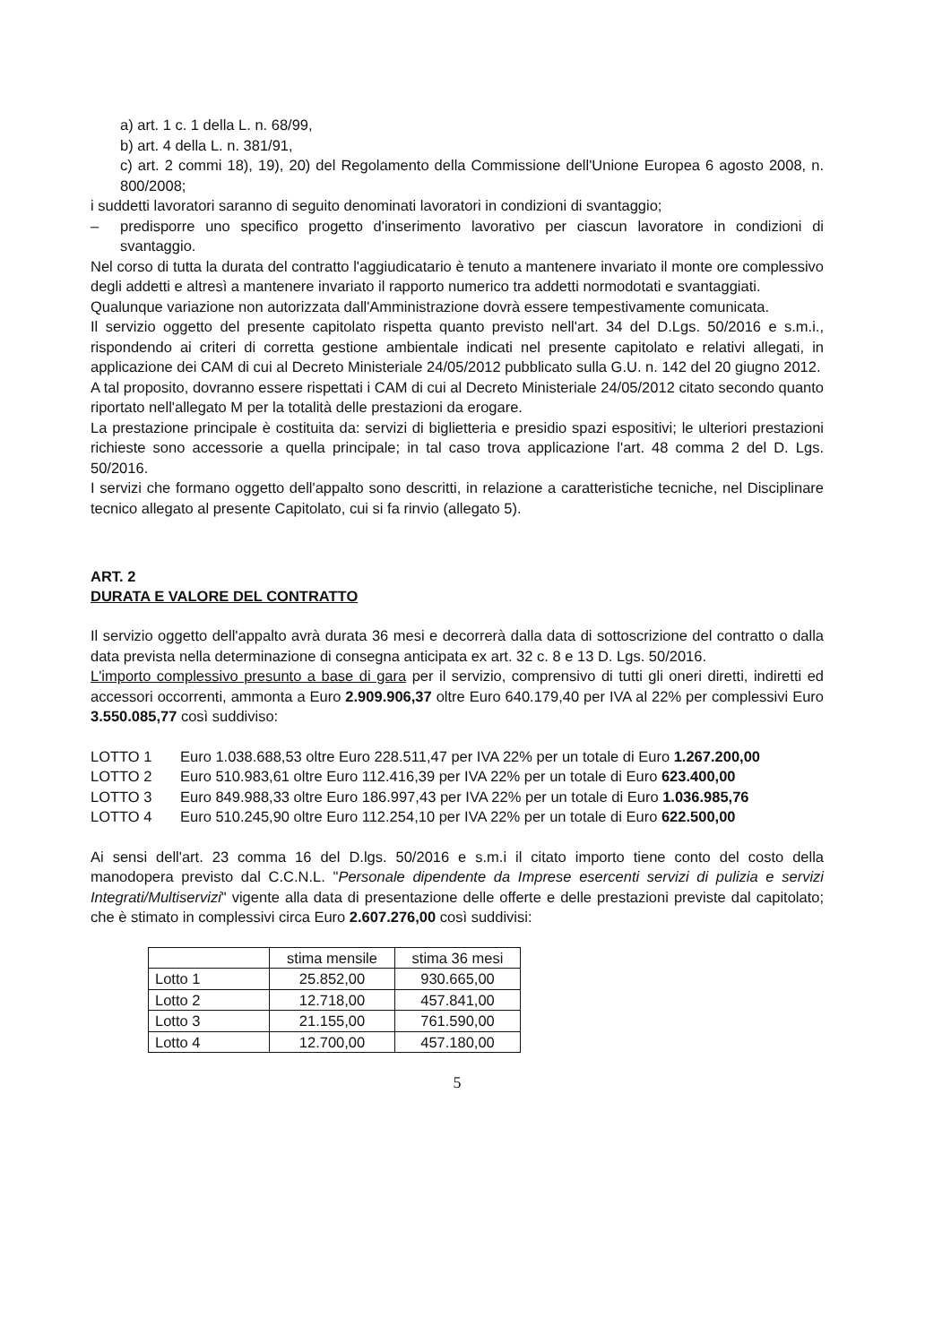a) art. 1 c. 1 della L. n. 68/99,
b) art. 4 della L. n. 381/91,
c) art. 2 commi 18), 19), 20) del Regolamento della Commissione dell'Unione Europea 6 agosto 2008, n. 800/2008;
i suddetti lavoratori saranno di seguito denominati lavoratori in condizioni di svantaggio;
– predisporre uno specifico progetto d'inserimento lavorativo per ciascun lavoratore in condizioni di svantaggio.
Nel corso di tutta la durata del contratto l'aggiudicatario è tenuto a mantenere invariato il monte ore complessivo degli addetti e altresì a mantenere invariato il rapporto numerico tra addetti normodotati e svantaggiati.
Qualunque variazione non autorizzata dall'Amministrazione dovrà essere tempestivamente comunicata.
Il servizio oggetto del presente capitolato rispetta quanto previsto nell'art. 34 del D.Lgs. 50/2016 e s.m.i., rispondendo ai criteri di corretta gestione ambientale indicati nel presente capitolato e relativi allegati, in applicazione dei CAM di cui al Decreto Ministeriale 24/05/2012 pubblicato sulla G.U. n. 142 del 20 giugno 2012.
A tal proposito, dovranno essere rispettati i CAM di cui al Decreto Ministeriale 24/05/2012 citato secondo quanto riportato nell'allegato M per la totalità delle prestazioni da erogare.
La prestazione principale è costituita da: servizi di biglietteria e presidio spazi espositivi; le ulteriori prestazioni richieste sono accessorie a quella principale; in tal caso trova applicazione l'art. 48 comma 2 del D. Lgs. 50/2016.
I servizi che formano oggetto dell'appalto sono descritti, in relazione a caratteristiche tecniche, nel Disciplinare tecnico allegato al presente Capitolato, cui si fa rinvio (allegato 5).
ART. 2
DURATA E VALORE DEL CONTRATTO
Il servizio oggetto dell'appalto avrà durata 36 mesi e decorrerà dalla data di sottoscrizione del contratto o dalla data prevista nella determinazione di consegna anticipata ex art. 32 c. 8 e 13 D. Lgs. 50/2016.
L'importo complessivo presunto a base di gara per il servizio, comprensivo di tutti gli oneri diretti, indiretti ed accessori occorrenti, ammonta a Euro 2.909.906,37 oltre Euro 640.179,40 per IVA al 22% per complessivi Euro 3.550.085,77 così suddiviso:
LOTTO 1 Euro 1.038.688,53 oltre Euro 228.511,47 per IVA 22% per un totale di Euro 1.267.200,00
LOTTO 2 Euro 510.983,61 oltre Euro 112.416,39 per IVA 22% per un totale di Euro 623.400,00
LOTTO 3 Euro 849.988,33 oltre Euro 186.997,43 per IVA 22% per un totale di Euro 1.036.985,76
LOTTO 4 Euro 510.245,90 oltre Euro 112.254,10 per IVA 22% per un totale di Euro 622.500,00
Ai sensi dell'art. 23 comma 16 del D.lgs. 50/2016 e s.m.i il citato importo tiene conto del costo della manodopera previsto dal C.C.N.L. "Personale dipendente da Imprese esercenti servizi di pulizia e servizi Integrati/Multiservizi" vigente alla data di presentazione delle offerte e delle prestazioni previste dal capitolato; che è stimato in complessivi circa Euro 2.607.276,00 così suddivisi:
| | stima mensile | stima 36 mesi |
| --- | --- | --- |
| Lotto 1 | 25.852,00 | 930.665,00 |
| Lotto 2 | 12.718,00 | 457.841,00 |
| Lotto 3 | 21.155,00 | 761.590,00 |
| Lotto 4 | 12.700,00 | 457.180,00 |
5